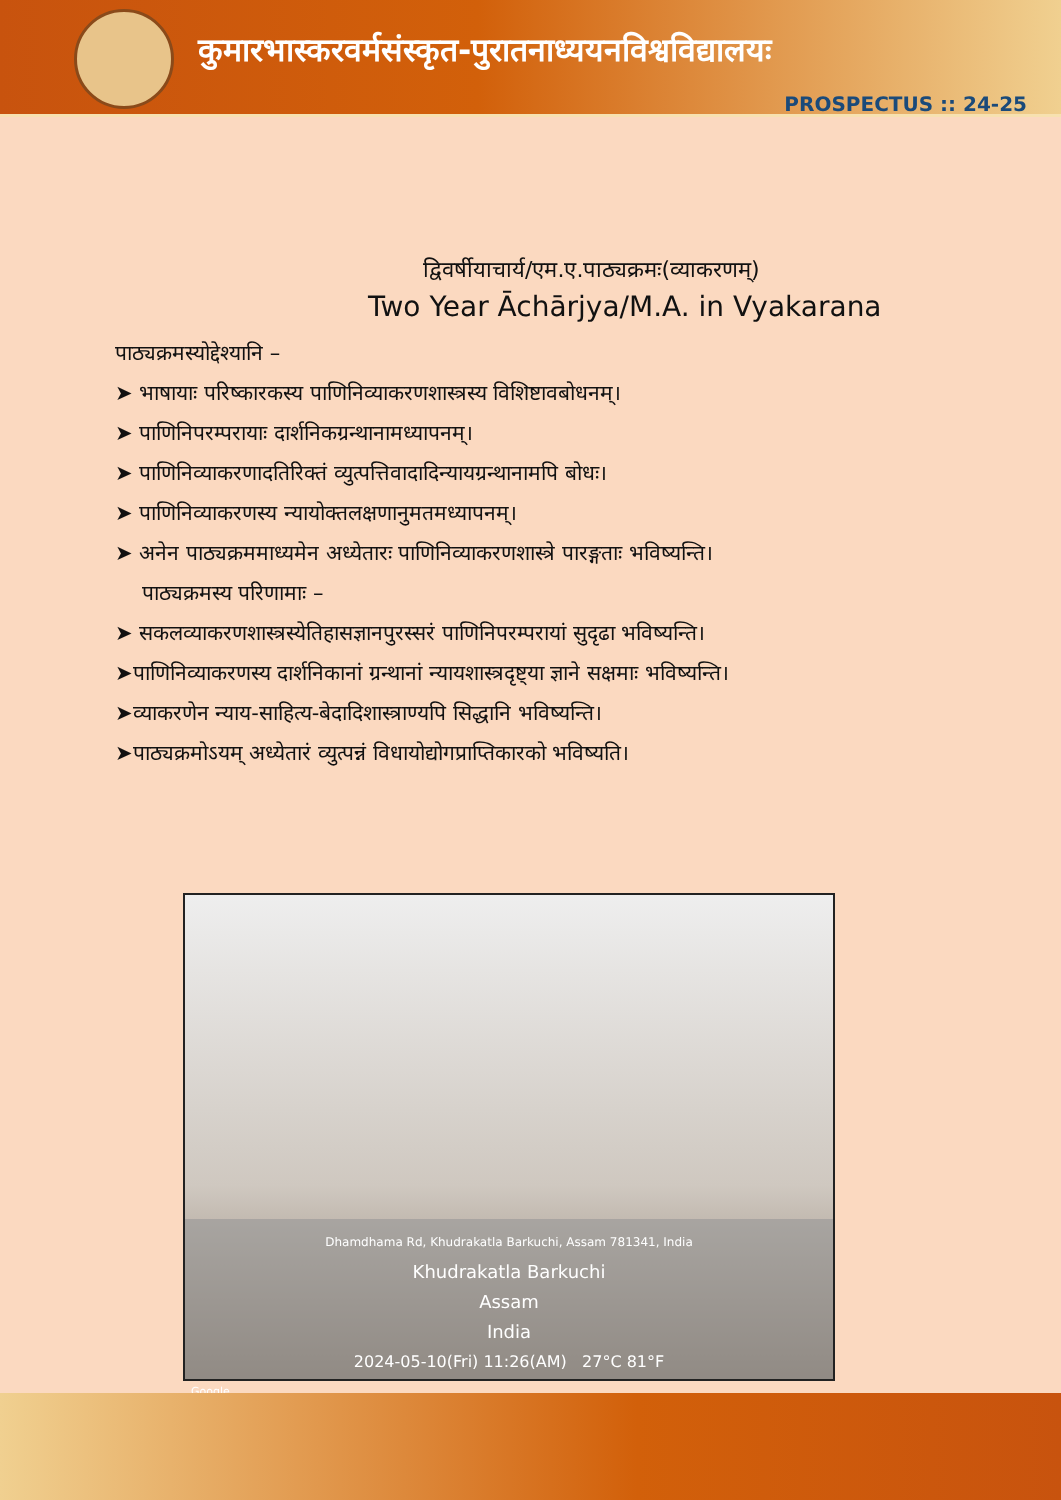कुमारभास्करवर्मसंस्कृत-पुरातनाध्ययनविश्वविद्यालयः
PROSPECTUS :: 24-25
द्विवर्षीयाचार्य/एम.ए.पाठ्यक्रमः(व्याकरणम्)
Two Year Āchārjya/M.A. in Vyakarana
पाठ्यक्रमस्योद्देश्यानि –
➤ भाषायाः परिष्कारकस्य पाणिनिव्याकरणशास्त्रस्य विशिष्टावबोधनम्।
➤ पाणिनिपरम्परायाः दार्शनिकग्रन्थानामध्यापनम्।
➤ पाणिनिव्याकरणादतिरिक्तं व्युत्पत्तिवादादिन्यायग्रन्थानामपि बोधः।
➤ पाणिनिव्याकरणस्य न्यायोक्तलक्षणानुमतमध्यापनम्।
➤ अनेन पाठ्यक्रममाध्यमेन अध्येतारः पाणिनिव्याकरणशास्त्रे पारङ्गताः भविष्यन्ति।
पाठ्यक्रमस्य परिणामाः –
➤ सकलव्याकरणशास्त्रस्येतिहासज्ञानपुरस्सरं पाणिनिपरम्परायां सुदृढा भविष्यन्ति।
➤पाणिनिव्याकरणस्य दार्शनिकानां ग्रन्थानां न्यायशास्त्रदृष्ट्या ज्ञाने सक्षमाः भविष्यन्ति।
➤व्याकरणेन न्याय-साहित्य-बेदादिशास्त्राण्यपि सिद्धानि भविष्यन्ति।
➤पाठ्यक्रमोऽयम् अध्येतारं व्युत्पन्नं विधायोद्योगप्राप्तिकारको भविष्यति।
Dhamdhama Rd, Khudrakatla Barkuchi, Assam 781341, India
Khudrakatla Barkuchi
Assam
India
2024-05-10(Fri) 11:26(AM) 27°C 81°F
Google